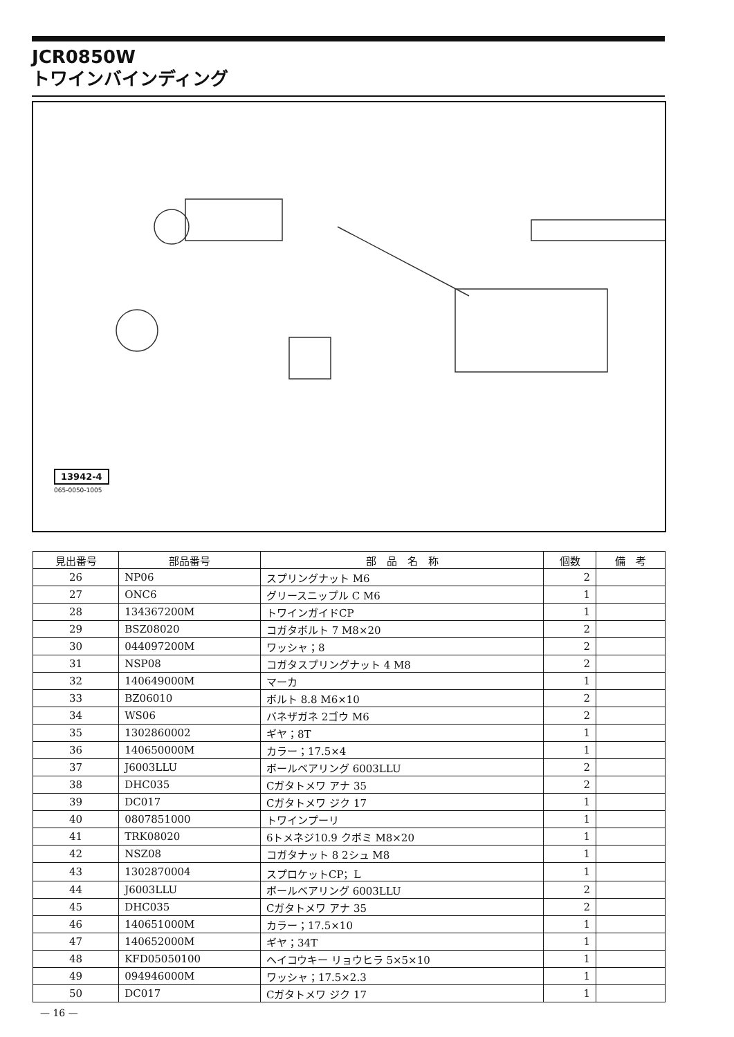JCR0850W
トワインバインディング
13942-4
065-0050-1005
| 見出番号 | 部品番号 | 部 品 名 称 | 個数 | 備 考 |
| --- | --- | --- | --- | --- |
| 26 | NP06 | スプリングナット M6 | 2 | |
| 27 | ONC6 | グリースニップル C M6 | 1 | |
| 28 | 134367200M | トワインガイドCP | 1 | |
| 29 | BSZ08020 | コガタボルト 7 M8×20 | 2 | |
| 30 | 044097200M | ワッシャ；8 | 2 | |
| 31 | NSP08 | コガタスプリングナット 4 M8 | 2 | |
| 32 | 140649000M | マーカ | 1 | |
| 33 | BZ06010 | ボルト 8.8 M6×10 | 2 | |
| 34 | WS06 | バネザガネ 2ゴウ M6 | 2 | |
| 35 | 1302860002 | ギヤ；8T | 1 | |
| 36 | 140650000M | カラー；17.5×4 | 1 | |
| 37 | J6003LLU | ボールベアリング 6003LLU | 2 | |
| 38 | DHC035 | Cガタトメワ アナ 35 | 2 | |
| 39 | DC017 | Cガタトメワ ジク 17 | 1 | |
| 40 | 0807851000 | トワインプーリ | 1 | |
| 41 | TRK08020 | 6トメネジ10.9 クボミ M8×20 | 1 | |
| 42 | NSZ08 | コガタナット 8 2シュ M8 | 1 | |
| 43 | 1302870004 | スプロケットCP；L | 1 | |
| 44 | J6003LLU | ボールベアリング 6003LLU | 2 | |
| 45 | DHC035 | Cガタトメワ アナ 35 | 2 | |
| 46 | 140651000M | カラー；17.5×10 | 1 | |
| 47 | 140652000M | ギヤ；34T | 1 | |
| 48 | KFD05050100 | ヘイコウキー リョウヒラ 5×5×10 | 1 | |
| 49 | 094946000M | ワッシャ；17.5×2.3 | 1 | |
| 50 | DC017 | Cガタトメワ ジク 17 | 1 | |
— 16 —